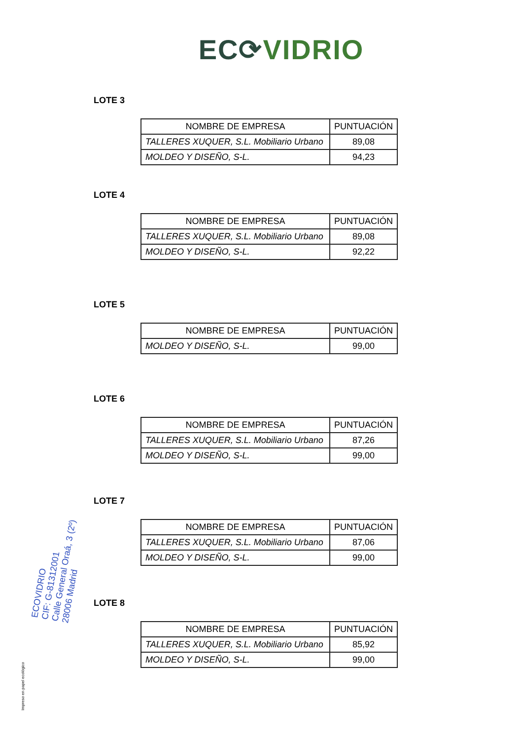EC⟳VIDRIO
LOTE 3
| NOMBRE DE EMPRESA | PUNTUACIÓN |
| --- | --- |
| TALLERES XUQUER, S.L. Mobiliario Urbano | 89,08 |
| MOLDEO Y DISEÑO, S-L. | 94,23 |
LOTE 4
| NOMBRE DE EMPRESA | PUNTUACIÓN |
| --- | --- |
| TALLERES XUQUER, S.L. Mobiliario Urbano | 89,08 |
| MOLDEO Y DISEÑO, S-L. | 92,22 |
LOTE 5
| NOMBRE DE EMPRESA | PUNTUACIÓN |
| --- | --- |
| MOLDEO Y DISEÑO, S-L. | 99,00 |
LOTE 6
| NOMBRE DE EMPRESA | PUNTUACIÓN |
| --- | --- |
| TALLERES XUQUER, S.L. Mobiliario Urbano | 87,26 |
| MOLDEO Y DISEÑO, S-L. | 99,00 |
LOTE 7
| NOMBRE DE EMPRESA | PUNTUACIÓN |
| --- | --- |
| TALLERES XUQUER, S.L. Mobiliario Urbano | 87,06 |
| MOLDEO Y DISEÑO, S-L. | 99,00 |
LOTE 8
| NOMBRE DE EMPRESA | PUNTUACIÓN |
| --- | --- |
| TALLERES XUQUER, S.L. Mobiliario Urbano | 85,92 |
| MOLDEO Y DISEÑO, S-L. | 99,00 |
ECOVIDRIO
CIF: G-81312001
Calle General Oraá, 3 (2º)
28006 Madrid
Impreso en papel ecológico